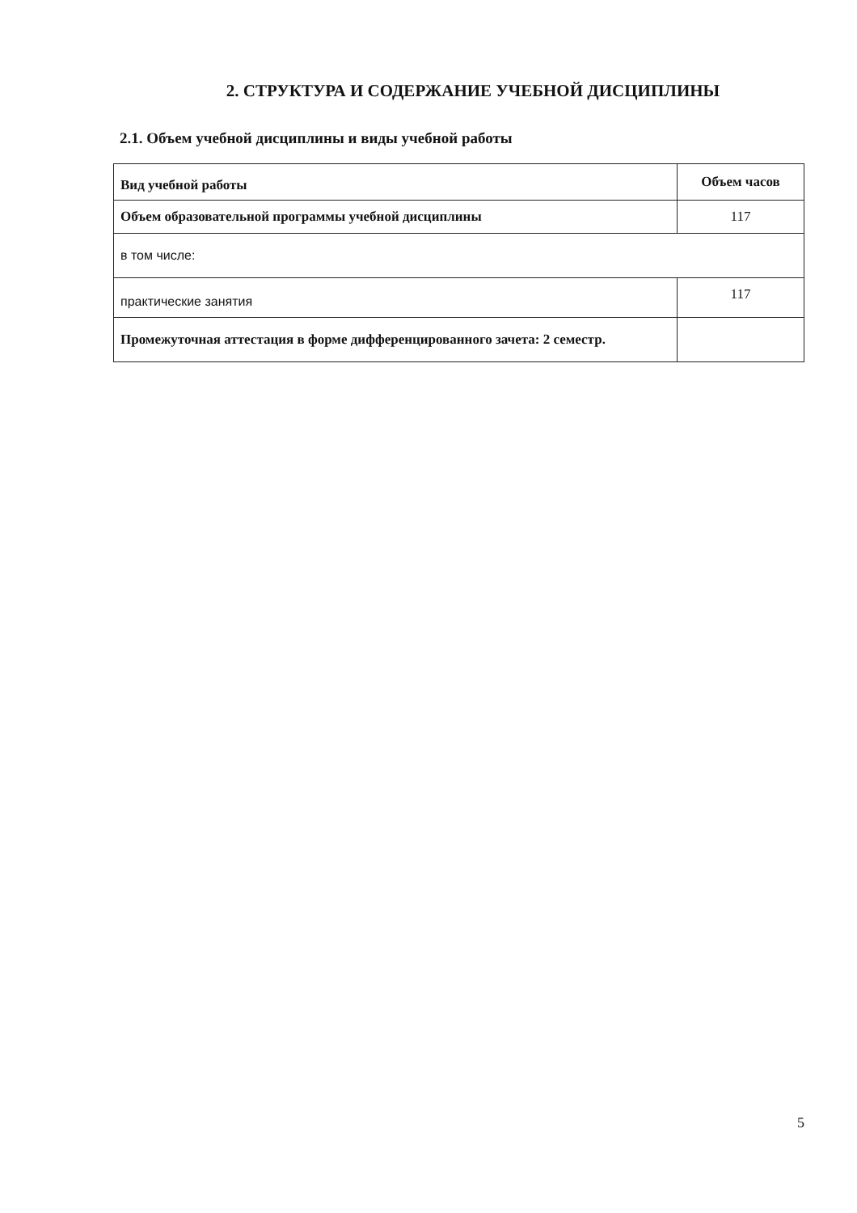2. СТРУКТУРА И СОДЕРЖАНИЕ УЧЕБНОЙ ДИСЦИПЛИНЫ
2.1. Объем учебной дисциплины и виды учебной работы
| Вид учебной работы | Объем часов |
| --- | --- |
| Объем образовательной программы учебной дисциплины | 117 |
| в том числе: | |
| практические занятия | 117 |
| Промежуточная аттестация в форме дифференцированного зачета: 2 семестр. | |
5